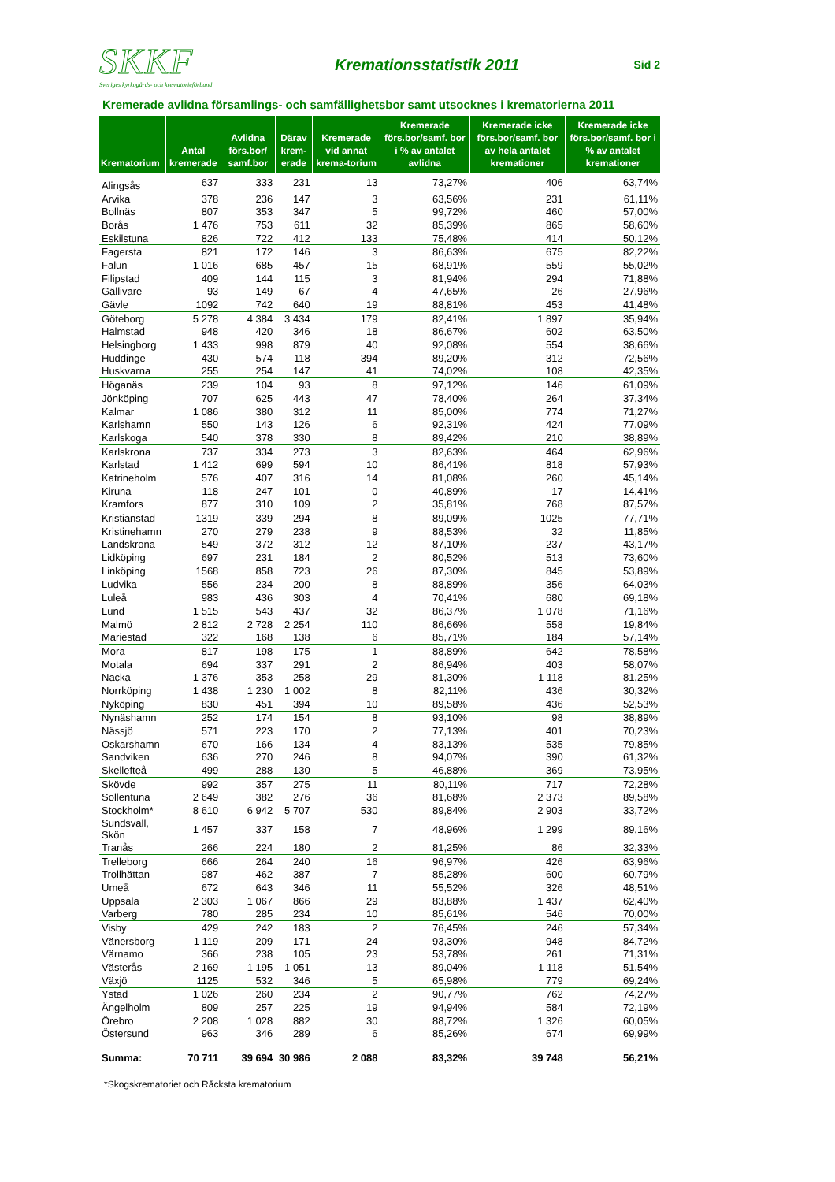SKKF
Sveriges kyrkogårds- och krematorieförbund
Kremationsstatistik 2011
Sid 2
Kremerade avlidna församlings- och samfällighetsbor samt utsocknes i krematorierna 2011
| Krematorium | Antal kremerade | Avlidna förs.bor/ samf.bor | Därav krem-erade | Kremerade vid annat krema-torium | Kremerade förs.bor/samf. bor i % av antalet avlidna | Kremerade icke förs.bor/samf. bor av hela antalet kremationer | Kremerade icke förs.bor/samf. bor i % av antalet kremationer |
| --- | --- | --- | --- | --- | --- | --- | --- |
| Alingsås | 637 | 333 | 231 | 13 | 73,27% | 406 | 63,74% |
| Arvika | 378 | 236 | 147 | 3 | 63,56% | 231 | 61,11% |
| Bollnäs | 807 | 353 | 347 | 5 | 99,72% | 460 | 57,00% |
| Borås | 1 476 | 753 | 611 | 32 | 85,39% | 865 | 58,60% |
| Eskilstuna | 826 | 722 | 412 | 133 | 75,48% | 414 | 50,12% |
| Fagersta | 821 | 172 | 146 | 3 | 86,63% | 675 | 82,22% |
| Falun | 1 016 | 685 | 457 | 15 | 68,91% | 559 | 55,02% |
| Filipstad | 409 | 144 | 115 | 3 | 81,94% | 294 | 71,88% |
| Gällivare | 93 | 149 | 67 | 4 | 47,65% | 26 | 27,96% |
| Gävle | 1092 | 742 | 640 | 19 | 88,81% | 453 | 41,48% |
| Göteborg | 5 278 | 4 384 | 3 434 | 179 | 82,41% | 1 897 | 35,94% |
| Halmstad | 948 | 420 | 346 | 18 | 86,67% | 602 | 63,50% |
| Helsingborg | 1 433 | 998 | 879 | 40 | 92,08% | 554 | 38,66% |
| Huddinge | 430 | 574 | 118 | 394 | 89,20% | 312 | 72,56% |
| Huskvarna | 255 | 254 | 147 | 41 | 74,02% | 108 | 42,35% |
| Höganäs | 239 | 104 | 93 | 8 | 97,12% | 146 | 61,09% |
| Jönköping | 707 | 625 | 443 | 47 | 78,40% | 264 | 37,34% |
| Kalmar | 1 086 | 380 | 312 | 11 | 85,00% | 774 | 71,27% |
| Karlshamn | 550 | 143 | 126 | 6 | 92,31% | 424 | 77,09% |
| Karlskoga | 540 | 378 | 330 | 8 | 89,42% | 210 | 38,89% |
| Karlskrona | 737 | 334 | 273 | 3 | 82,63% | 464 | 62,96% |
| Karlstad | 1 412 | 699 | 594 | 10 | 86,41% | 818 | 57,93% |
| Katrineholm | 576 | 407 | 316 | 14 | 81,08% | 260 | 45,14% |
| Kiruna | 118 | 247 | 101 | 0 | 40,89% | 17 | 14,41% |
| Kramfors | 877 | 310 | 109 | 2 | 35,81% | 768 | 87,57% |
| Kristianstad | 1319 | 339 | 294 | 8 | 89,09% | 1025 | 77,71% |
| Kristinehamn | 270 | 279 | 238 | 9 | 88,53% | 32 | 11,85% |
| Landskrona | 549 | 372 | 312 | 12 | 87,10% | 237 | 43,17% |
| Lidköping | 697 | 231 | 184 | 2 | 80,52% | 513 | 73,60% |
| Linköping | 1568 | 858 | 723 | 26 | 87,30% | 845 | 53,89% |
| Ludvika | 556 | 234 | 200 | 8 | 88,89% | 356 | 64,03% |
| Luleå | 983 | 436 | 303 | 4 | 70,41% | 680 | 69,18% |
| Lund | 1 515 | 543 | 437 | 32 | 86,37% | 1 078 | 71,16% |
| Malmö | 2 812 | 2 728 | 2 254 | 110 | 86,66% | 558 | 19,84% |
| Mariestad | 322 | 168 | 138 | 6 | 85,71% | 184 | 57,14% |
| Mora | 817 | 198 | 175 | 1 | 88,89% | 642 | 78,58% |
| Motala | 694 | 337 | 291 | 2 | 86,94% | 403 | 58,07% |
| Nacka | 1 376 | 353 | 258 | 29 | 81,30% | 1 118 | 81,25% |
| Norrköping | 1 438 | 1 230 | 1 002 | 8 | 82,11% | 436 | 30,32% |
| Nyköping | 830 | 451 | 394 | 10 | 89,58% | 436 | 52,53% |
| Nynäshamn | 252 | 174 | 154 | 8 | 93,10% | 98 | 38,89% |
| Nässjö | 571 | 223 | 170 | 2 | 77,13% | 401 | 70,23% |
| Oskarshamn | 670 | 166 | 134 | 4 | 83,13% | 535 | 79,85% |
| Sandviken | 636 | 270 | 246 | 8 | 94,07% | 390 | 61,32% |
| Skellefteå | 499 | 288 | 130 | 5 | 46,88% | 369 | 73,95% |
| Skövde | 992 | 357 | 275 | 11 | 80,11% | 717 | 72,28% |
| Sollentuna | 2 649 | 382 | 276 | 36 | 81,68% | 2 373 | 89,58% |
| Stockholm* | 8 610 | 6 942 | 5 707 | 530 | 89,84% | 2 903 | 33,72% |
| Sundsvall, Skön | 1 457 | 337 | 158 | 7 | 48,96% | 1 299 | 89,16% |
| Tranås | 266 | 224 | 180 | 2 | 81,25% | 86 | 32,33% |
| Trelleborg | 666 | 264 | 240 | 16 | 96,97% | 426 | 63,96% |
| Trollhättan | 987 | 462 | 387 | 7 | 85,28% | 600 | 60,79% |
| Umeå | 672 | 643 | 346 | 11 | 55,52% | 326 | 48,51% |
| Uppsala | 2 303 | 1 067 | 866 | 29 | 83,88% | 1 437 | 62,40% |
| Varberg | 780 | 285 | 234 | 10 | 85,61% | 546 | 70,00% |
| Visby | 429 | 242 | 183 | 2 | 76,45% | 246 | 57,34% |
| Vänersborg | 1 119 | 209 | 171 | 24 | 93,30% | 948 | 84,72% |
| Värnamo | 366 | 238 | 105 | 23 | 53,78% | 261 | 71,31% |
| Västerås | 2 169 | 1 195 | 1 051 | 13 | 89,04% | 1 118 | 51,54% |
| Växjö | 1125 | 532 | 346 | 5 | 65,98% | 779 | 69,24% |
| Ystad | 1 026 | 260 | 234 | 2 | 90,77% | 762 | 74,27% |
| Ängelholm | 809 | 257 | 225 | 19 | 94,94% | 584 | 72,19% |
| Örebro | 2 208 | 1 028 | 882 | 30 | 88,72% | 1 326 | 60,05% |
| Östersund | 963 | 346 | 289 | 6 | 85,26% | 674 | 69,99% |
| Summa: | 70 711 | 39 694 | 30 986 | 2 088 | 83,32% | 39 748 | 56,21% |
*Skogskrematoriet och Råcksta krematorium